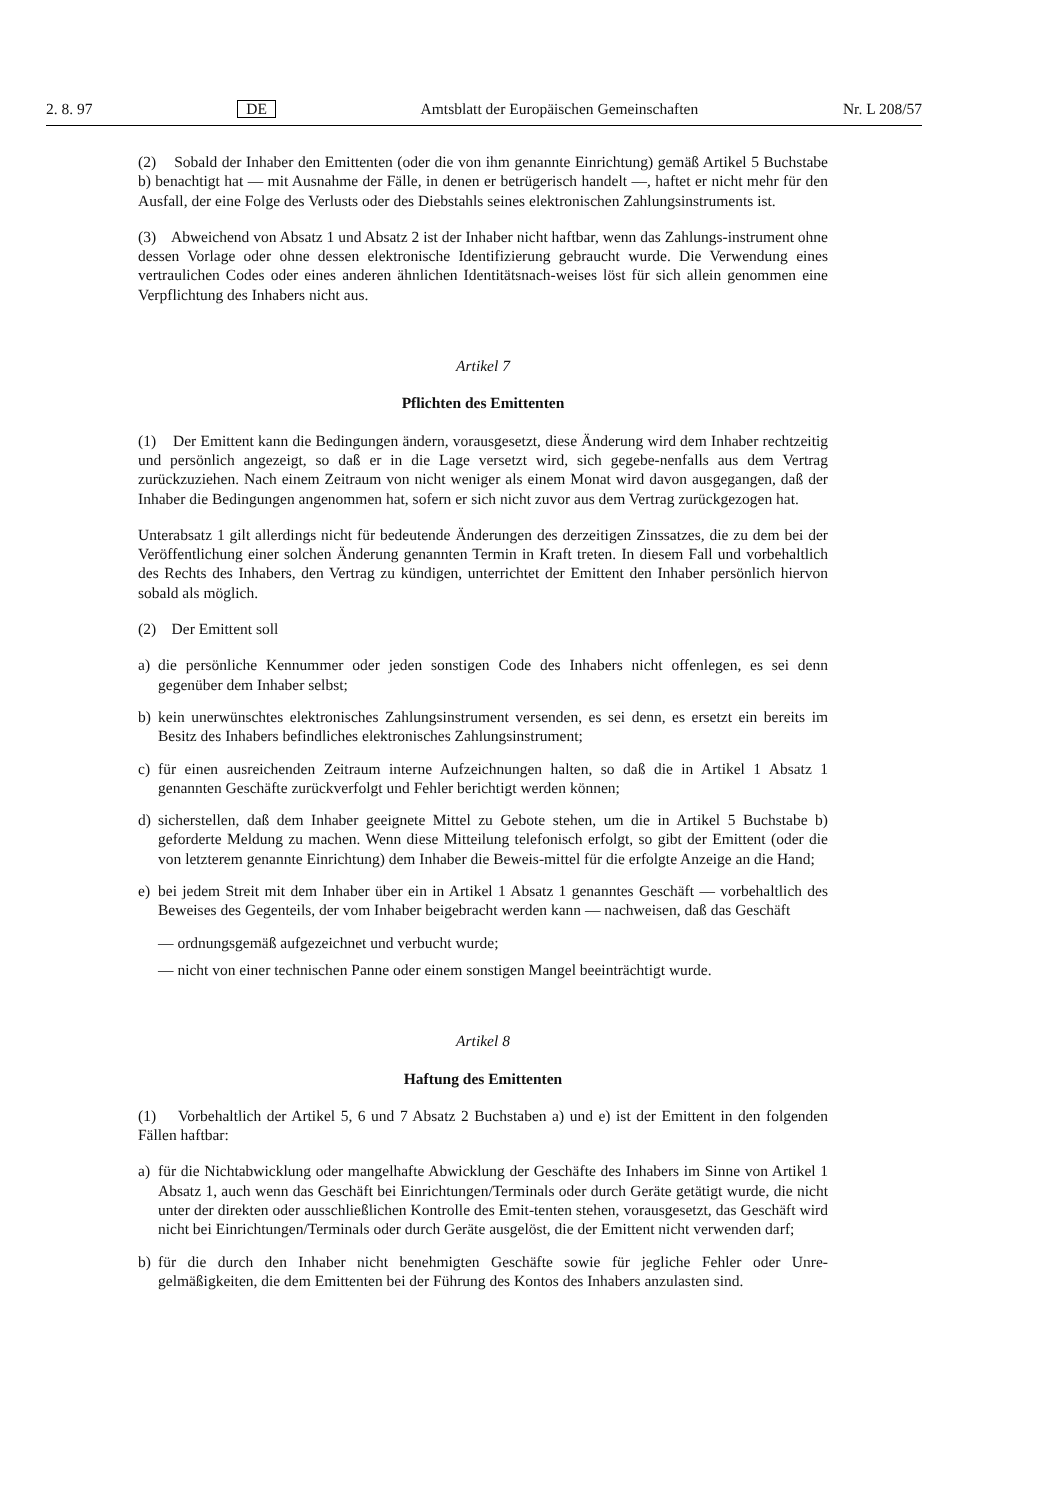2. 8. 97 DE Amtsblatt der Europäischen Gemeinschaften Nr. L 208/57
(2) Sobald der Inhaber den Emittenten (oder die von ihm genannte Einrichtung) gemäß Artikel 5 Buchstabe b) benachtigt hat — mit Ausnahme der Fälle, in denen er betrügerisch handelt —, haftet er nicht mehr für den Ausfall, der eine Folge des Verlusts oder des Diebstahls seines elektronischen Zahlungsinstruments ist.
(3) Abweichend von Absatz 1 und Absatz 2 ist der Inhaber nicht haftbar, wenn das Zahlungs-instrument ohne dessen Vorlage oder ohne dessen elektronische Identifizierung gebraucht wurde. Die Verwendung eines vertraulichen Codes oder eines anderen ähnlichen Identitätsnach-weises löst für sich allein genommen eine Verpflichtung des Inhabers nicht aus.
Artikel 7
Pflichten des Emittenten
(1) Der Emittent kann die Bedingungen ändern, vorausgesetzt, diese Änderung wird dem Inhaber rechtzeitig und persönlich angezeigt, so daß er in die Lage versetzt wird, sich gegebe-nenfalls aus dem Vertrag zurückzuziehen. Nach einem Zeitraum von nicht weniger als einem Monat wird davon ausgegangen, daß der Inhaber die Bedingungen angenommen hat, sofern er sich nicht zuvor aus dem Vertrag zurückgezogen hat.
Unterabsatz 1 gilt allerdings nicht für bedeutende Änderungen des derzeitigen Zinssatzes, die zu dem bei der Veröffentlichung einer solchen Änderung genannten Termin in Kraft treten. In diesem Fall und vorbehaltlich des Rechts des Inhabers, den Vertrag zu kündigen, unterrichtet der Emittent den Inhaber persönlich hiervon sobald als möglich.
(2) Der Emittent soll
a) die persönliche Kennummer oder jeden sonstigen Code des Inhabers nicht offenlegen, es sei denn gegenüber dem Inhaber selbst;
b) kein unerwünschtes elektronisches Zahlungsinstrument versenden, es sei denn, es ersetzt ein bereits im Besitz des Inhabers befindliches elektronisches Zahlungsinstrument;
c) für einen ausreichenden Zeitraum interne Aufzeichnungen halten, so daß die in Artikel 1 Absatz 1 genannten Geschäfte zurückverfolgt und Fehler berichtigt werden können;
d) sicherstellen, daß dem Inhaber geeignete Mittel zu Gebote stehen, um die in Artikel 5 Buchstabe b) geforderte Meldung zu machen. Wenn diese Mitteilung telefonisch erfolgt, so gibt der Emittent (oder die von letzterem genannte Einrichtung) dem Inhaber die Beweis-mittel für die erfolgte Anzeige an die Hand;
e) bei jedem Streit mit dem Inhaber über ein in Artikel 1 Absatz 1 genanntes Geschäft — vorbehaltlich des Beweises des Gegenteils, der vom Inhaber beigebracht werden kann — nachweisen, daß das Geschäft
— ordnungsgemäß aufgezeichnet und verbucht wurde;
— nicht von einer technischen Panne oder einem sonstigen Mangel beeinträchtigt wurde.
Artikel 8
Haftung des Emittenten
(1) Vorbehaltlich der Artikel 5, 6 und 7 Absatz 2 Buchstaben a) und e) ist der Emittent in den folgenden Fällen haftbar:
a) für die Nichtabwicklung oder mangelhafte Abwicklung der Geschäfte des Inhabers im Sinne von Artikel 1 Absatz 1, auch wenn das Geschäft bei Einrichtungen/Terminals oder durch Geräte getätigt wurde, die nicht unter der direkten oder ausschließlichen Kontrolle des Emit-tenten stehen, vorausgesetzt, das Geschäft wird nicht bei Einrichtungen/Terminals oder durch Geräte ausgelöst, die der Emittent nicht verwenden darf;
b) für die durch den Inhaber nicht benehmigten Geschäfte sowie für jegliche Fehler oder Unre-gelmäßigkeiten, die dem Emittenten bei der Führung des Kontos des Inhabers anzulasten sind.